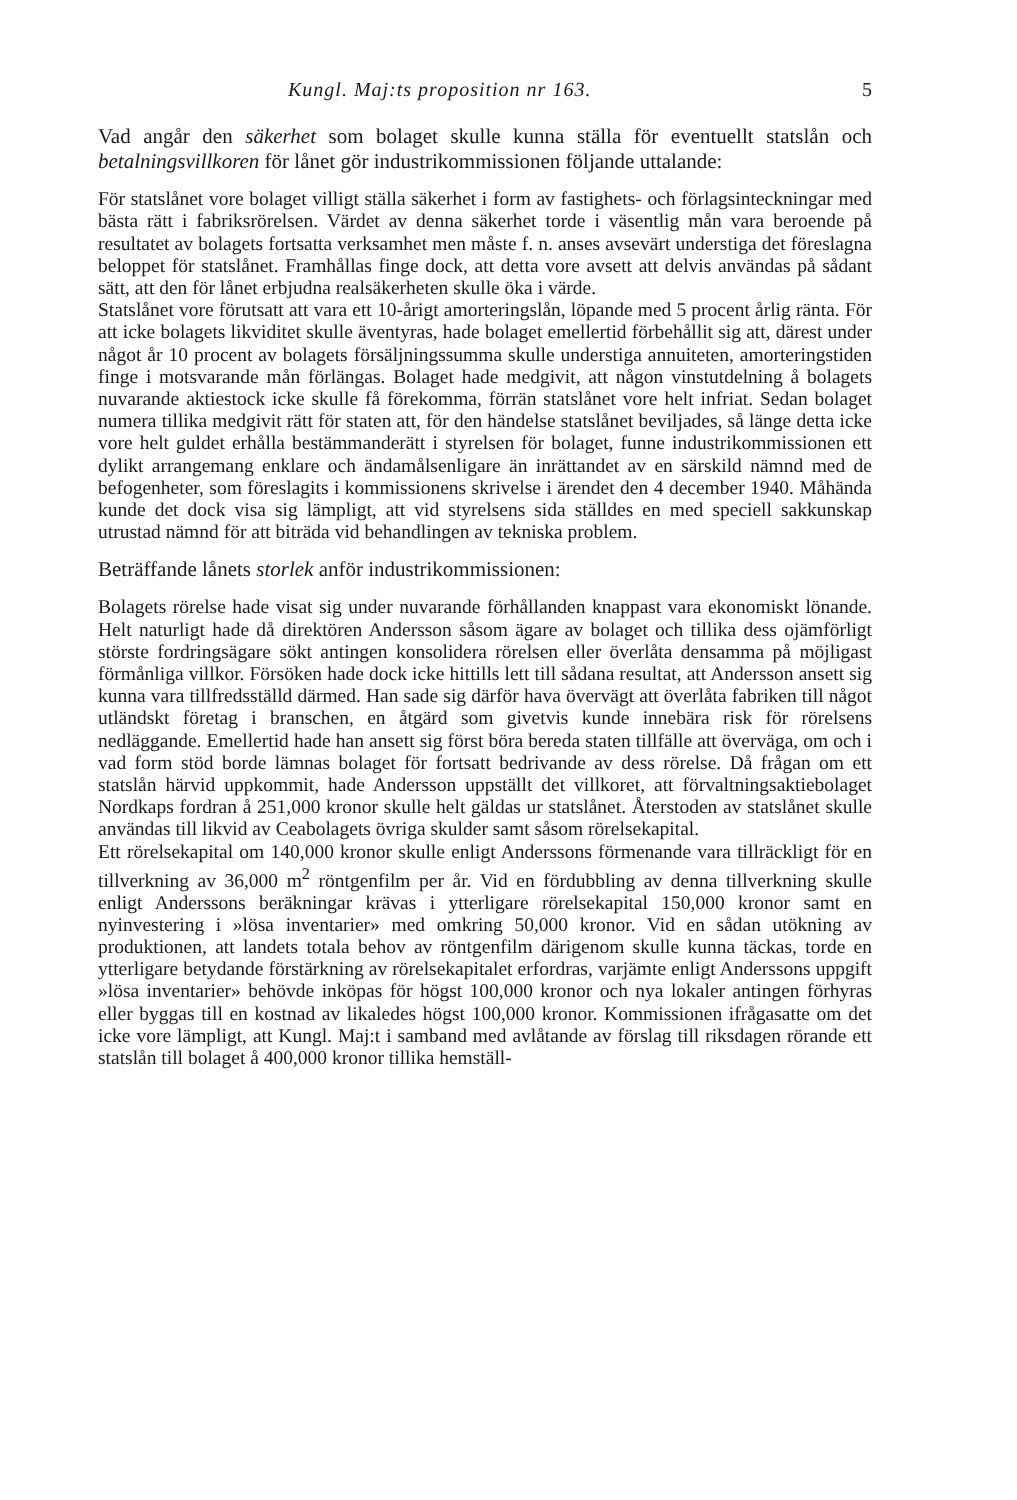Kungl. Maj:ts proposition nr 163. 5
Vad angår den säkerhet som bolaget skulle kunna ställa för eventuellt statslån och betalningsvillkoren för lånet gör industrikommissionen följande uttalande:
För statslånet vore bolaget villigt ställa säkerhet i form av fastighets- och förlagsinteckningar med bästa rätt i fabriksrörelsen. Värdet av denna säkerhet torde i väsentlig mån vara beroende på resultatet av bolagets fortsatta verksamhet men måste f. n. anses avsevärt understiga det föreslagna beloppet för statslånet. Framhållas finge dock, att detta vore avsett att delvis användas på sådant sätt, att den för lånet erbjudna realsäkerheten skulle öka i värde.
Statslånet vore förutsatt att vara ett 10-årigt amorteringslån, löpande med 5 procent årlig ränta. För att icke bolagets likviditet skulle äventyras, hade bolaget emellertid förbehållit sig att, därest under något år 10 procent av bolagets försäljningssumma skulle understiga annuiteten, amorteringstiden finge i motsvarande mån förlängas. Bolaget hade medgivit, att någon vinstutdelning å bolagets nuvarande aktiestock icke skulle få förekomma, förrän statslånet vore helt infriat. Sedan bolaget numera tillika medgivit rätt för staten att, för den händelse statslånet beviljades, så länge detta icke vore helt guldet erhålla bestämmanderätt i styrelsen för bolaget, funne industrikommissionen ett dylikt arrangemang enklare och ändamålsenligare än inrättandet av en särskild nämnd med de befogenheter, som föreslagits i kommissionens skrivelse i ärendet den 4 december 1940. Måhända kunde det dock visa sig lämpligt, att vid styrelsens sida ställdes en med speciell sakkunskap utrustad nämnd för att biträda vid behandlingen av tekniska problem.
Beträffande lånets storlek anför industrikommissionen:
Bolagets rörelse hade visat sig under nuvarande förhållanden knappast vara ekonomiskt lönande. Helt naturligt hade då direktören Andersson såsom ägare av bolaget och tillika dess ojämförligt störste fordringsägare sökt antingen konsolidera rörelsen eller överlåta densamma på möjligast förmånliga villkor. Försöken hade dock icke hittills lett till sådana resultat, att Andersson ansett sig kunna vara tillfredsställd därmed. Han sade sig därför hava övervägt att överlåta fabriken till något utländskt företag i branschen, en åtgärd som givetvis kunde innebära risk för rörelsens nedläggande. Emellertid hade han ansett sig först böra bereda staten tillfälle att överväga, om och i vad form stöd borde lämnas bolaget för fortsatt bedrivande av dess rörelse. Då frågan om ett statslån härvid uppkommit, hade Andersson uppställt det villkoret, att förvaltningsaktiebolaget Nordkaps fordran å 251,000 kronor skulle helt gäldas ur statslånet. Återstoden av statslånet skulle användas till likvid av Ceabolagets övriga skulder samt såsom rörelsekapital.
Ett rörelsekapital om 140,000 kronor skulle enligt Anderssons förmenande vara tillräckligt för en tillverkning av 36,000 m<sup>2</sup> röntgenfilm per år. Vid en fördubbling av denna tillverkning skulle enligt Anderssons beräkningar krävas i ytterligare rörelsekapital 150,000 kronor samt en nyinvestering i »lösa inventarier» med omkring 50,000 kronor. Vid en sådan utökning av produktionen, att landets totala behov av röntgenfilm därigenom skulle kunna täckas, torde en ytterligare betydande förstärkning av rörelsekapitalet erfordras, varjämte enligt Anderssons uppgift »lösa inventarier» behövde inköpas för högst 100,000 kronor och nya lokaler antingen förhyras eller byggas till en kostnad av likaledes högst 100,000 kronor. Kommissionen ifrågasatte om det icke vore lämpligt, att Kungl. Maj:t i samband med avlåtande av förslag till riksdagen rörande ett statslån till bolaget å 400,000 kronor tillika hemställ-